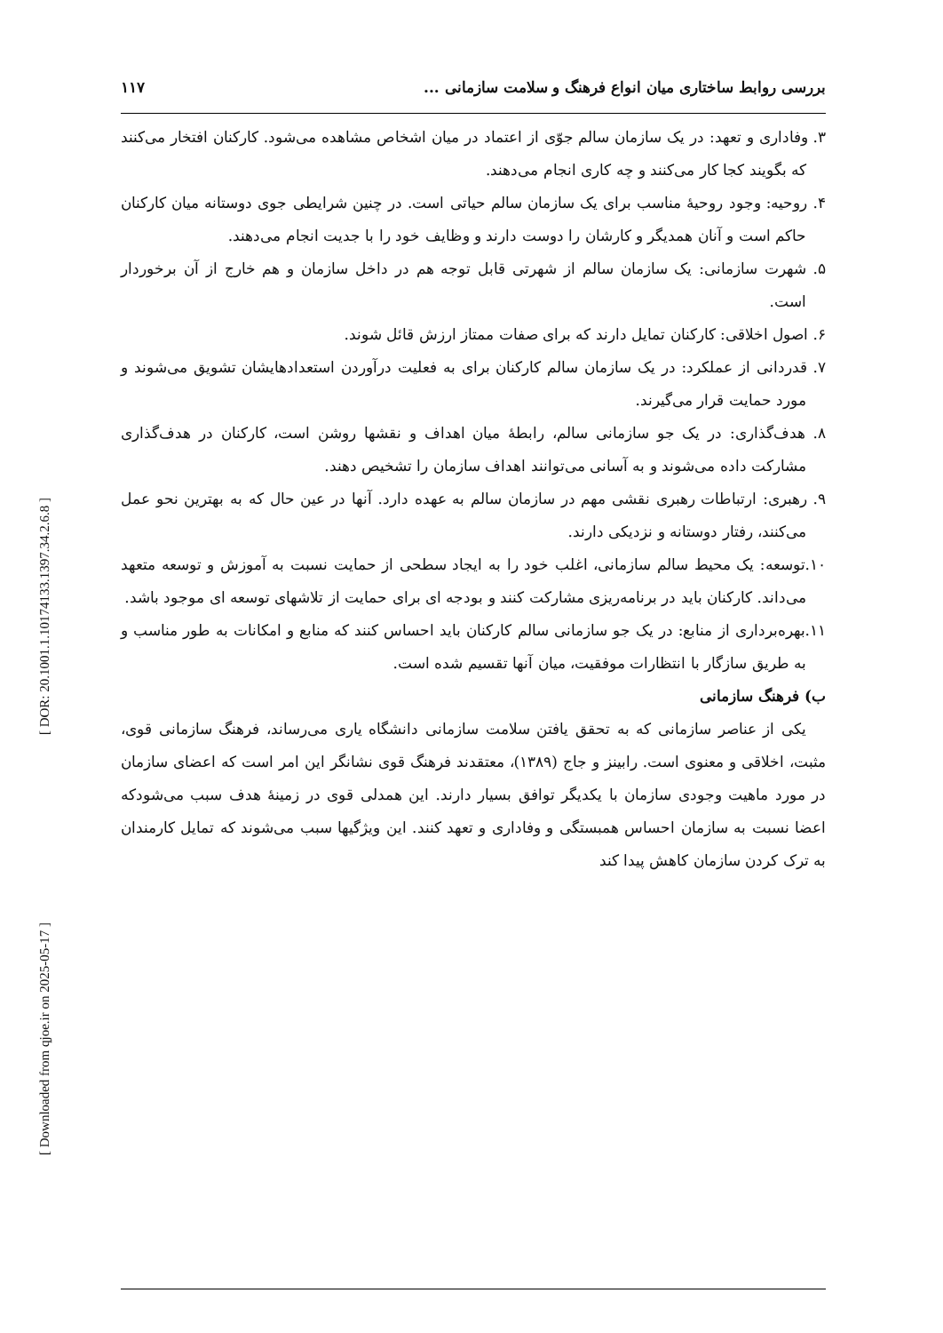[ DOR: 20.1001.1.10174133.1397.34.2.6.8 ]
[ Downloaded from qjoe.ir on 2025-05-17 ]
بررسی روابط ساختاری میان انواع فرهنگ و سلامت سازمانی ... ۱۱۷
۳. وفاداری و تعهد: در یک سازمان سالم جوّی از اعتماد در میان اشخاص مشاهده می‌شود. کارکنان افتخار می‌کنند که بگویند کجا کار می‌کنند و چه کاری انجام می‌دهند.
۴. روحیه: وجود روحیهٔ مناسب برای یک سازمان سالم حیاتی است. در چنین شرایطی جوی دوستانه میان کارکنان حاکم است و آنان همدیگر و کارشان را دوست دارند و وظایف خود را با جدیت انجام می‌دهند.
۵. شهرت سازمانی: یک سازمان سالم از شهرتی قابل توجه هم در داخل سازمان و هم خارج از آن برخوردار است.
۶. اصول اخلاقی: کارکنان تمایل دارند که برای صفات ممتاز ارزش قائل شوند.
۷. قدردانی از عملکرد: در یک سازمان سالم کارکنان برای به فعلیت درآوردن استعدادهایشان تشویق می‌شوند و مورد حمایت قرار می‌گیرند.
۸. هدف‌گذاری: در یک جو سازمانی سالم، رابطهٔ میان اهداف و نقشها روشن است، کارکنان در هدف‌گذاری مشارکت داده می‌شوند و به آسانی می‌توانند اهداف سازمان را تشخیص دهند.
۹. رهبری: ارتباطات رهبری نقشی مهم در سازمان سالم به عهده دارد. آنها در عین حال که به بهترین نحو عمل می‌کنند، رفتار دوستانه و نزدیکی دارند.
۱۰.توسعه: یک محیط سالم سازمانی، اغلب خود را به ایجاد سطحی از حمایت نسبت به آموزش و توسعه متعهد می‌داند. کارکنان باید در برنامه‌ریزی مشارکت کنند و بودجه ای برای حمایت از تلاشهای توسعه ای موجود باشد.
۱۱.بهره‌برداری از منابع: در یک جو سازمانی سالم کارکنان باید احساس کنند که منابع و امکانات به طور مناسب و به طریق سازگار با انتظارات موفقیت، میان آنها تقسیم شده است.
ب) فرهنگ سازمانی
یکی از عناصر سازمانی که به تحقق یافتن سلامت سازمانی دانشگاه یاری می‌رساند، فرهنگ سازمانی قوی، مثبت، اخلاقی و معنوی است. رابینز و جاج (۱۳۸۹)، معتقدند فرهنگ قوی نشانگر این امر است که اعضای سازمان در مورد ماهیت وجودی سازمان با یکدیگر توافق بسیار دارند. این همدلی قوی در زمینهٔ هدف سبب می‌شودکه اعضا نسبت به سازمان احساس همبستگی و وفاداری و تعهد کنند. این ویژگیها سبب می‌شوند که تمایل کارمندان به ترک کردن سازمان کاهش پیدا کند